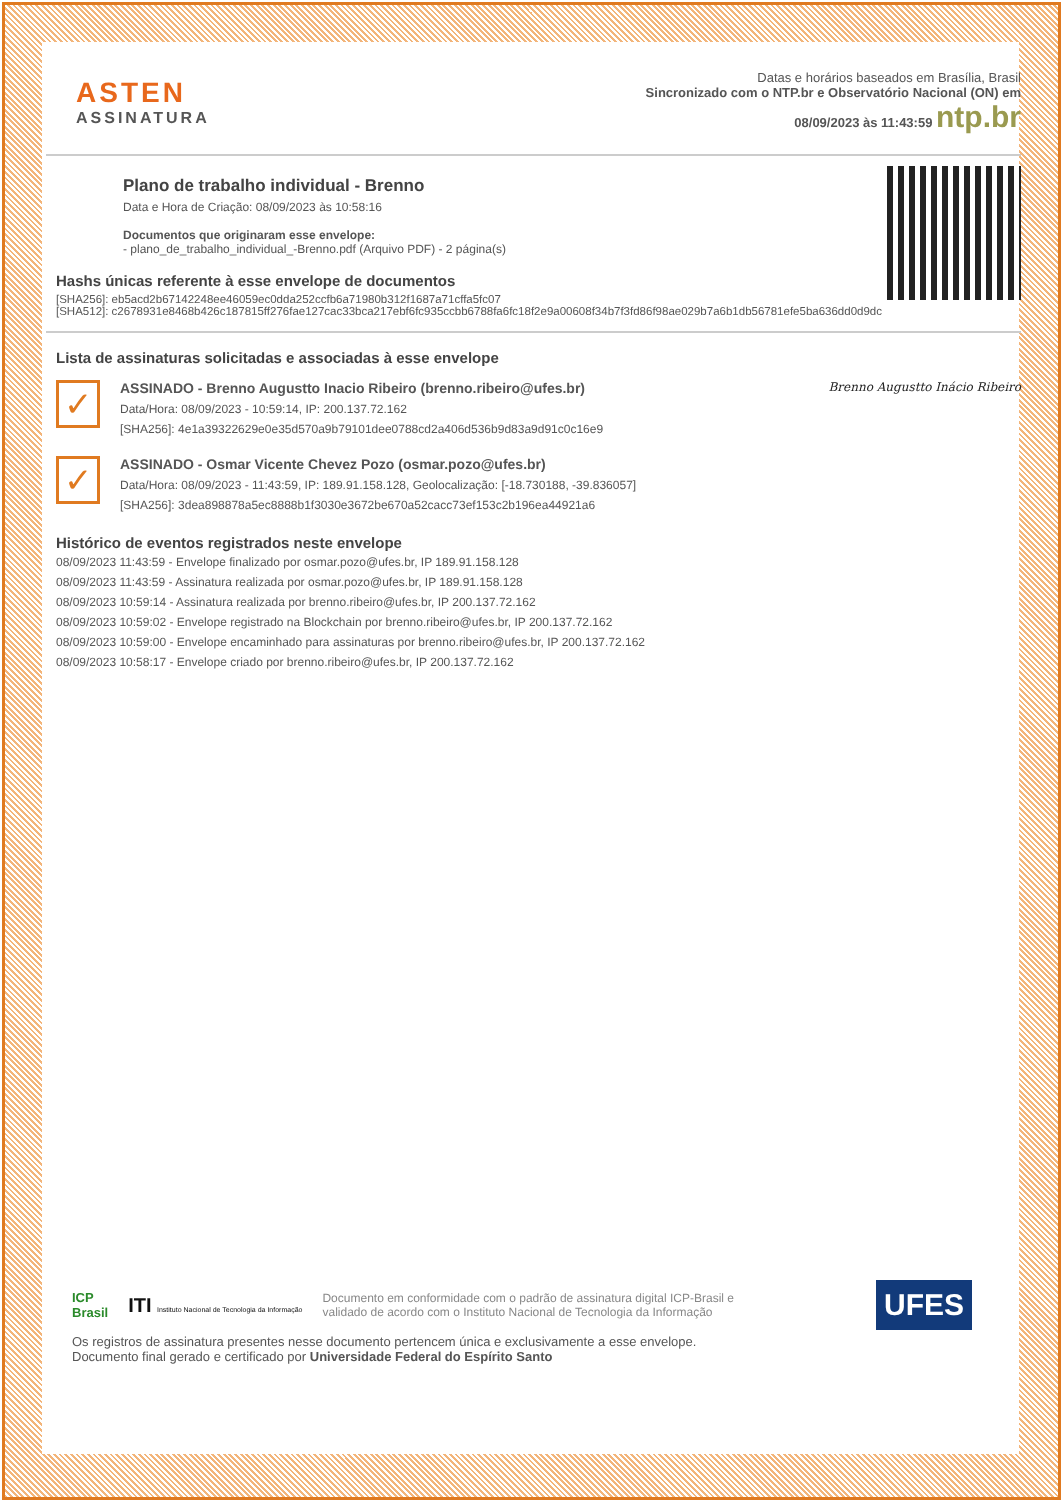ASTEN
ASSINATURA
Datas e horários baseados em Brasília, Brasil
Sincronizado com o NTP.br e Observatório Nacional (ON) em
08/09/2023 às 11:43:59 ntp.br
Plano de trabalho individual - Brenno
Data e Hora de Criação: 08/09/2023 às 10:58:16
Documentos que originaram esse envelope:
- plano_de_trabalho_individual_-Brenno.pdf (Arquivo PDF) - 2 página(s)
Hashs únicas referente à esse envelope de documentos
[SHA256]: eb5acd2b67142248ee46059ec0dda252ccfb6a71980b312f1687a71cffa5fc07
[SHA512]: c2678931e8468b426c187815ff276fae127cac33bca217ebf6fc935ccbb6788fa6fc18f2e9a00608f34b7f3fd86f98ae029b7a6b1db56781efe5ba636dd0d9dc
Lista de assinaturas solicitadas e associadas à esse envelope
✓
ASSINADO - Brenno Augustto Inacio Ribeiro (brenno.ribeiro@ufes.br)
Data/Hora: 08/09/2023 - 10:59:14, IP: 200.137.72.162
[SHA256]: 4e1a39322629e0e35d570a9b79101dee0788cd2a406d536b9d83a9d91c0c16e9
Brenno Augustto Inácio Ribeiro
✓
ASSINADO - Osmar Vicente Chevez Pozo (osmar.pozo@ufes.br)
Data/Hora: 08/09/2023 - 11:43:59, IP: 189.91.158.128, Geolocalização: [-18.730188, -39.836057]
[SHA256]: 3dea898878a5ec8888b1f3030e3672be670a52cacc73ef153c2b196ea44921a6
Histórico de eventos registrados neste envelope
08/09/2023 11:43:59 - Envelope finalizado por osmar.pozo@ufes.br, IP 189.91.158.128
08/09/2023 11:43:59 - Assinatura realizada por osmar.pozo@ufes.br, IP 189.91.158.128
08/09/2023 10:59:14 - Assinatura realizada por brenno.ribeiro@ufes.br, IP 200.137.72.162
08/09/2023 10:59:02 - Envelope registrado na Blockchain por brenno.ribeiro@ufes.br, IP 200.137.72.162
08/09/2023 10:59:00 - Envelope encaminhado para assinaturas por brenno.ribeiro@ufes.br, IP 200.137.72.162
08/09/2023 10:58:17 - Envelope criado por brenno.ribeiro@ufes.br, IP 200.137.72.162
ICP
Brasil
ITI Instituto Nacional de Tecnologia da Informação
Documento em conformidade com o padrão de assinatura digital ICP-Brasil e
validado de acordo com o Instituto Nacional de Tecnologia da Informação
UFES
Os registros de assinatura presentes nesse documento pertencem única e exclusivamente a esse envelope.
Documento final gerado e certificado por Universidade Federal do Espírito Santo